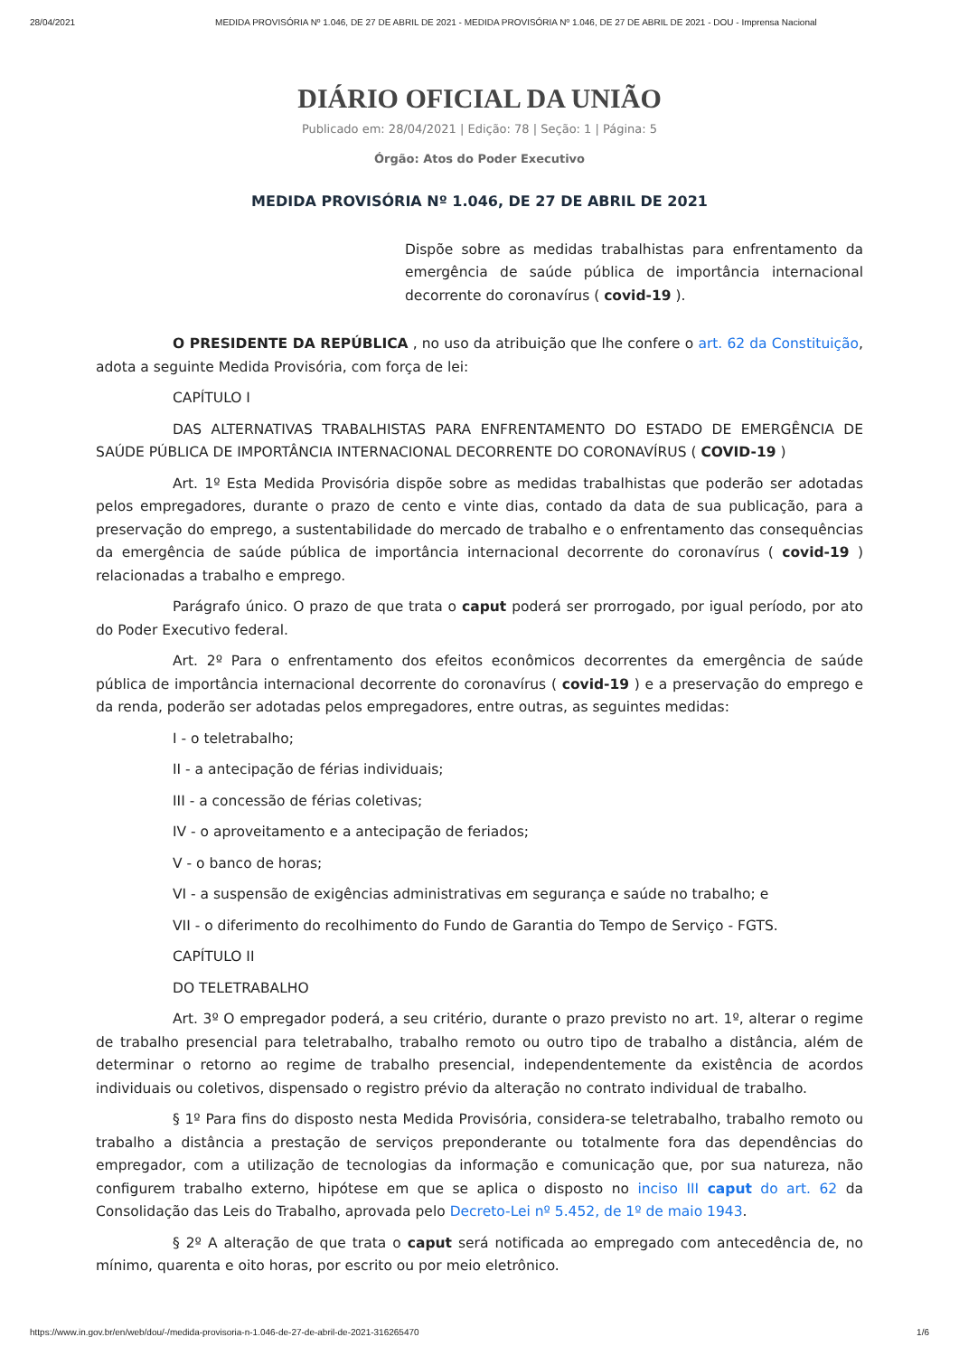28/04/2021 MEDIDA PROVISÓRIA Nº 1.046, DE 27 DE ABRIL DE 2021 - MEDIDA PROVISÓRIA Nº 1.046, DE 27 DE ABRIL DE 2021 - DOU - Imprensa Nacional
DIÁRIO OFICIAL DA UNIÃO
Publicado em: 28/04/2021 | Edição: 78 | Seção: 1 | Página: 5
Órgão: Atos do Poder Executivo
MEDIDA PROVISÓRIA Nº 1.046, DE 27 DE ABRIL DE 2021
Dispõe sobre as medidas trabalhistas para enfrentamento da emergência de saúde pública de importância internacional decorrente do coronavírus ( covid-19 ).
O PRESIDENTE DA REPÚBLICA , no uso da atribuição que lhe confere o art. 62 da Constituição, adota a seguinte Medida Provisória, com força de lei:
CAPÍTULO I
DAS ALTERNATIVAS TRABALHISTAS PARA ENFRENTAMENTO DO ESTADO DE EMERGÊNCIA DE SAÚDE PÚBLICA DE IMPORTÂNCIA INTERNACIONAL DECORRENTE DO CORONAVÍRUS ( COVID-19 )
Art. 1º Esta Medida Provisória dispõe sobre as medidas trabalhistas que poderão ser adotadas pelos empregadores, durante o prazo de cento e vinte dias, contado da data de sua publicação, para a preservação do emprego, a sustentabilidade do mercado de trabalho e o enfrentamento das consequências da emergência de saúde pública de importância internacional decorrente do coronavírus ( covid-19 ) relacionadas a trabalho e emprego.
Parágrafo único. O prazo de que trata o caput poderá ser prorrogado, por igual período, por ato do Poder Executivo federal.
Art. 2º Para o enfrentamento dos efeitos econômicos decorrentes da emergência de saúde pública de importância internacional decorrente do coronavírus ( covid-19 ) e a preservação do emprego e da renda, poderão ser adotadas pelos empregadores, entre outras, as seguintes medidas:
I - o teletrabalho;
II - a antecipação de férias individuais;
III - a concessão de férias coletivas;
IV - o aproveitamento e a antecipação de feriados;
V - o banco de horas;
VI - a suspensão de exigências administrativas em segurança e saúde no trabalho; e
VII - o diferimento do recolhimento do Fundo de Garantia do Tempo de Serviço - FGTS.
CAPÍTULO II
DO TELETRABALHO
Art. 3º O empregador poderá, a seu critério, durante o prazo previsto no art. 1º, alterar o regime de trabalho presencial para teletrabalho, trabalho remoto ou outro tipo de trabalho a distância, além de determinar o retorno ao regime de trabalho presencial, independentemente da existência de acordos individuais ou coletivos, dispensado o registro prévio da alteração no contrato individual de trabalho.
§ 1º Para fins do disposto nesta Medida Provisória, considera-se teletrabalho, trabalho remoto ou trabalho a distância a prestação de serviços preponderante ou totalmente fora das dependências do empregador, com a utilização de tecnologias da informação e comunicação que, por sua natureza, não configurem trabalho externo, hipótese em que se aplica o disposto no inciso III caput do art. 62 da Consolidação das Leis do Trabalho, aprovada pelo Decreto-Lei nº 5.452, de 1º de maio 1943.
§ 2º A alteração de que trata o caput será notificada ao empregado com antecedência de, no mínimo, quarenta e oito horas, por escrito ou por meio eletrônico.
https://www.in.gov.br/en/web/dou/-/medida-provisoria-n-1.046-de-27-de-abril-de-2021-316265470 1/6